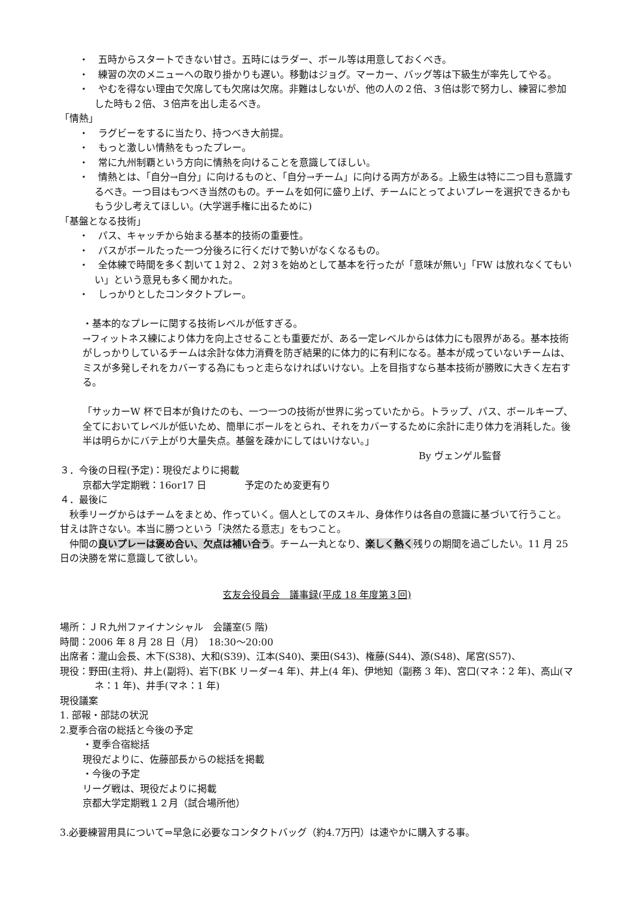・　五時からスタートできない甘さ。五時にはラダー、ボール等は用意しておくべき。
・　練習の次のメニューへの取り掛かりも遅い。移動はジョグ。マーカー、バッグ等は下級生が率先してやる。
・　やむを得ない理由で欠席しても欠席は欠席。非難はしないが、他の人の２倍、３倍は影で努力し、練習に参加した時も２倍、３倍声を出し走るべき。
「情熱」
・　ラグビーをするに当たり、持つべき大前提。
・　もっと激しい情熱をもったプレー。
・　常に九州制覇という方向に情熱を向けることを意識してほしい。
・　情熱とは、「自分→自分」に向けるものと、「自分→チーム」に向ける両方がある。上級生は特に二つ目も意識するべき。一つ目はもつべき当然のもの。チームを如何に盛り上げ、チームにとってよいプレーを選択できるかももう少し考えてほしい。(大学選手権に出るために)
「基盤となる技術」
・　パス、キャッチから始まる基本的技術の重要性。
・　パスがボールたった一つ分後ろに行くだけで勢いがなくなるもの。
・　全体練で時間を多く割いて１対２、２対３を始めとして基本を行ったが「意味が無い」「FW は放れなくてもいい」という意見も多く聞かれた。
・　しっかりとしたコンタクトプレー。
・基本的なプレーに関する技術レベルが低すぎる。
→フィットネス練により体力を向上させることも重要だが、ある一定レベルからは体力にも限界がある。基本技術がしっかりしているチームは余計な体力消費を防ぎ結果的に体力的に有利になる。基本が成っていないチームは、ミスが多発しそれをカバーする為にもっと走らなければいけない。上を目指すなら基本技術が勝敗に大きく左右する。
「サッカーW 杯で日本が負けたのも、一つ一つの技術が世界に劣っていたから。トラップ、パス、ボールキープ、全てにおいてレベルが低いため、簡単にボールをとられ、それをカバーするために余計に走り体力を消耗した。後半は明らかにバテ上がり大量失点。基盤を疎かにしてはいけない。」
By ヴェンゲル監督
３．今後の日程(予定)：現役だよりに掲載
京都大学定期戦：16or17 日　　　　予定のため変更有り
４．最後に
　秋季リーグからはチームをまとめ、作っていく。個人としてのスキル、身体作りは各自の意識に基づいて行うこと。甘えは許さない。本当に勝つという「決然たる意志」をもつこと。
　仲間の良いプレーは褒め合い、欠点は補い合う。チーム一丸となり、楽しく熱く残りの期間を過ごしたい。11 月 25 日の決勝を常に意識して欲しい。
玄友会役員会　議事録(平成 18 年度第３回)
場所：ＪＲ九州ファイナンシャル　会議室(5 階)
時間：2006 年 8 月 28 日（月）　18:30～20:00
出席者：瀧山会長、木下(S38)、大和(S39)、江本(S40)、栗田(S43)、権藤(S44)、源(S48)、尾宮(S57)、
現役：野田(主将)、井上(副将)、岩下(BK リーダー4 年)、井上(4 年)、伊地知（副務 3 年)、宮口(マネ：2 年)、高山(マネ：1 年)、井手(マネ：1 年)
現役議案
1. 部報・部誌の状況
2.夏季合宿の総括と今後の予定
・夏季合宿総括
現役だよりに、佐藤部長からの総括を掲載
・今後の予定
リーグ戦は、現役だよりに掲載
京都大学定期戦１２月（試合場所他）
3.必要練習用具について⇒早急に必要なコンタクトバッグ（約4.7万円）は速やかに購入する事。